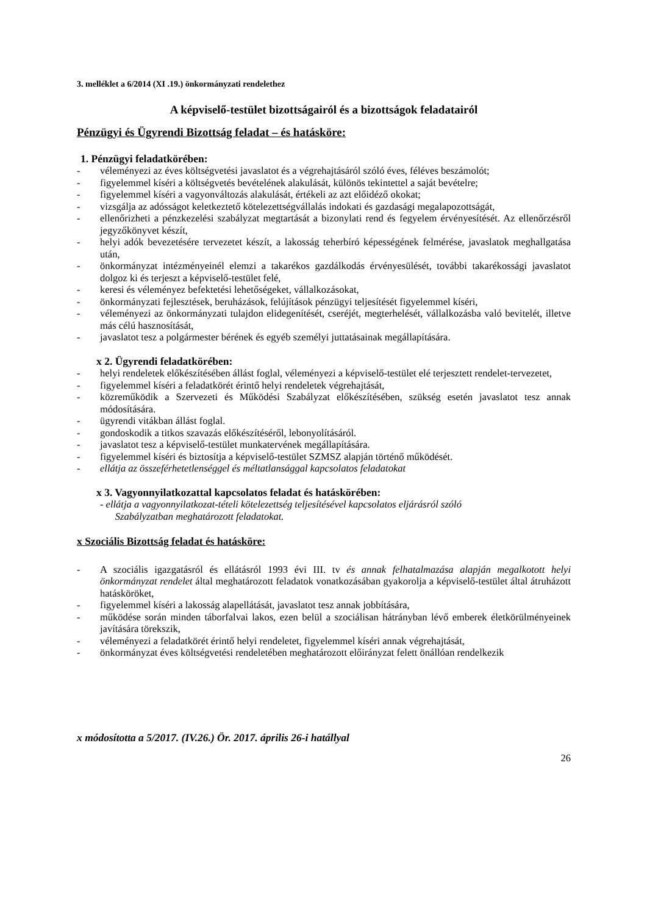3. melléklet a 6/2014 (XI .19.) önkormányzati rendelethez
A képviselő-testület bizottságairól és a bizottságok feladatairól
Pénzügyi és Ügyrendi Bizottság feladat – és hatásköre:
1. Pénzügyi feladatkörében:
- véleményezi az éves költségvetési javaslatot és a végrehajtásáról szóló éves, féléves beszámolót;
- figyelemmel kíséri a költségvetés bevételének alakulását, különös tekintettel a saját bevételre;
- figyelemmel kíséri a vagyonváltozás alakulását, értékeli az azt előidéző okokat;
- vizsgálja az adósságot keletkeztető kötelezettségvállalás indokati és gazdasági megalapozottságát,
- ellenőrizheti a pénzkezelési szabályzat megtartását a bizonylati rend és fegyelem érvényesítését. Az ellenőrzésről jegyzőkönyvet készít,
- helyi adók bevezetésére tervezetet készít, a lakosság teherbíró képességének felmérése, javaslatok meghallgatása után,
- önkormányzat intézményeinél elemzi a takarékos gazdálkodás érvényesülését, további takarékossági javaslatot dolgoz ki és terjeszt a képviselő-testület felé,
- keresi és véleményez befektetési lehetőségeket, vállalkozásokat,
- önkormányzati fejlesztések, beruházások, felújítások pénzügyi teljesítését figyelemmel kíséri,
- véleményezi az önkormányzati tulajdon elidegenítését, cseréjét, megterhelését, vállalkozásba való bevitelét, illetve más célú hasznosítását,
- javaslatot tesz a polgármester bérének és egyéb személyi juttatásainak megállapítására.
x 2. Ügyrendi feladatkörében:
- helyi rendeletek előkészítésében állást foglal, véleményezi a képviselő-testület elé terjesztett rendelet-tervezetet,
- figyelemmel kíséri a feladatkörét érintő helyi rendeletek végrehajtását,
- közreműködik a Szervezeti és Működési Szabályzat előkészítésében, szükség esetén javaslatot tesz annak módosítására.
- ügyrendi vitákban állást foglal.
- gondoskodik a titkos szavazás előkészítéséről, lebonyolításáról.
- javaslatot tesz a képviselő-testület munkatervének megállapítására.
- figyelemmel kíséri és biztosítja a képviselő-testület SZMSZ alapján történő működését.
- ellátja az összeférhetetlenséggel és méltatlansággal kapcsolatos feladatokat
x 3. Vagyonnyilatkozattal kapcsolatos feladat és hatáskörében:
- ellátja a vagyonnyilatkozat-tételi kötelezettség teljesítésével kapcsolatos eljárásról szóló
Szabályzatban meghatározott feladatokat.
x Szociális Bizottság feladat és hatásköre:
- A szociális igazgatásról és ellátásról 1993 évi III. tv és annak felhatalmazása alapján megalkotott helyi önkormányzat rendelet által meghatározott feladatok vonatkozásában gyakorolja a képviselő-testület által átruházott hatásköröket,
- figyelemmel kíséri a lakosság alapellátását, javaslatot tesz annak jobbítására,
- működése során minden táborfalvai lakos, ezen belül a szociálisan hátrányban lévő emberek életkörülményeinek javítására törekszik,
- véleményezi a feladatkörét érintő helyi rendeletet, figyelemmel kíséri annak végrehajtását,
- önkormányzat éves költségvetési rendeletében meghatározott előirányzat felett önállóan rendelkezik
x módosította a 5/2017. (IV.26.) Ör. 2017. április 26-i hatállyal
26